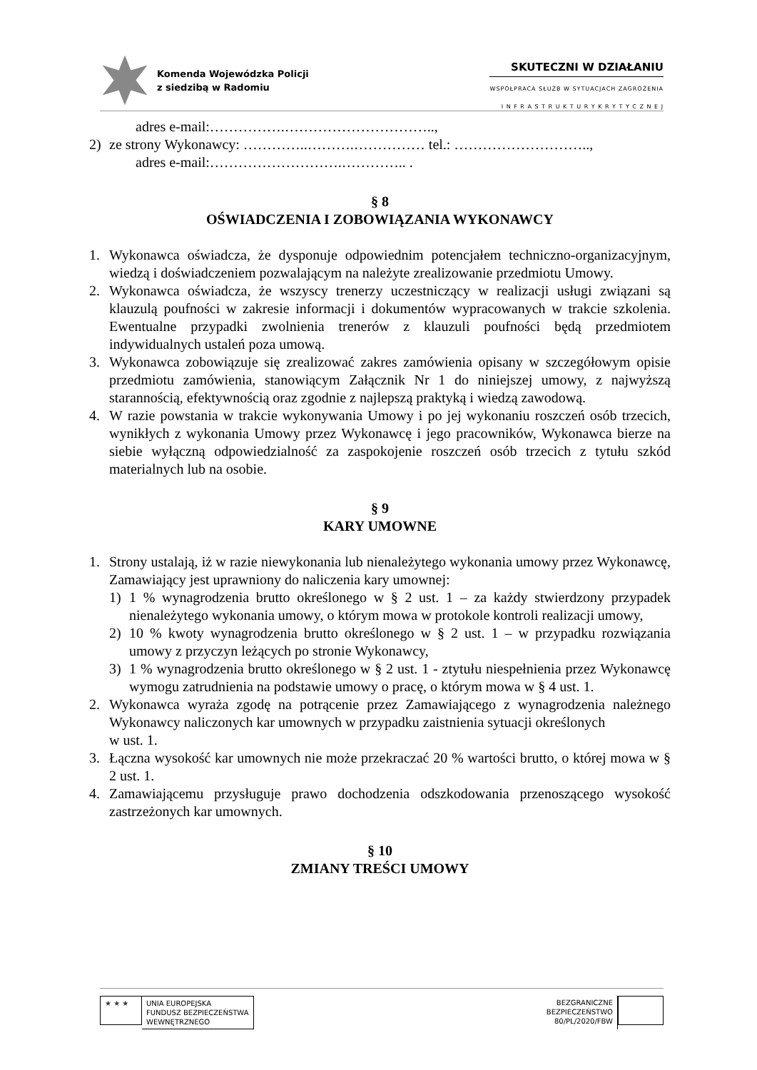Komenda Wojewódzka Policji
z siedzibą w Radomiu
SKUTECZNI W DZIAŁANIU
WSPÓŁPRACA SŁUŻB W SYTUACJACH ZAGROŻENIA
I N F R A S T R U K T U R Y K R Y T Y C Z N E J
adres e-mail:…………….…………………………..,
2) ze strony Wykonawcy: …………..……….…………… tel.: ………………………..,
adres e-mail:……………………….………….. .
§ 8
OŚWIADCZENIA I ZOBOWIĄZANIA WYKONAWCY
1. Wykonawca oświadcza, że dysponuje odpowiednim potencjałem techniczno-organizacyjnym, wiedzą i doświadczeniem pozwalającym na należyte zrealizowanie przedmiotu Umowy.
2. Wykonawca oświadcza, że wszyscy trenerzy uczestniczący w realizacji usługi związani są klauzulą poufności w zakresie informacji i dokumentów wypracowanych w trakcie szkolenia. Ewentualne przypadki zwolnienia trenerów z klauzuli poufności będą przedmiotem indywidualnych ustaleń poza umową.
3. Wykonawca zobowiązuje się zrealizować zakres zamówienia opisany w szczegółowym opisie przedmiotu zamówienia, stanowiącym Załącznik Nr 1 do niniejszej umowy, z najwyższą starannością, efektywnością oraz zgodnie z najlepszą praktyką i wiedzą zawodową.
4. W razie powstania w trakcie wykonywania Umowy i po jej wykonaniu roszczeń osób trzecich, wynikłych z wykonania Umowy przez Wykonawcę i jego pracowników, Wykonawca bierze na siebie wyłączną odpowiedzialność za zaspokojenie roszczeń osób trzecich z tytułu szkód materialnych lub na osobie.
§ 9
KARY UMOWNE
1. Strony ustalają, iż w razie niewykonania lub nienależytego wykonania umowy przez Wykonawcę, Zamawiający jest uprawniony do naliczenia kary umownej:
1) 1 % wynagrodzenia brutto określonego w § 2 ust. 1 – za każdy stwierdzony przypadek nienależytego wykonania umowy, o którym mowa w protokole kontroli realizacji umowy,
2) 10 % kwoty wynagrodzenia brutto określonego w § 2 ust. 1 – w przypadku rozwiązania umowy z przyczyn leżących po stronie Wykonawcy,
3) 1 % wynagrodzenia brutto określonego w § 2 ust. 1 - ztytułu niespełnienia przez Wykonawcę wymogu zatrudnienia na podstawie umowy o pracę, o którym mowa w § 4 ust. 1.
2. Wykonawca wyraża zgodę na potrącenie przez Zamawiającego z wynagrodzenia należnego Wykonawcy naliczonych kar umownych w przypadku zaistnienia sytuacji określonych
w ust. 1.
3. Łączna wysokość kar umownych nie może przekraczać 20 % wartości brutto, o której mowa w § 2 ust. 1.
4. Zamawiającemu przysługuje prawo dochodzenia odszkodowania przenoszącego wysokość zastrzeżonych kar umownych.
§ 10
ZMIANY TREŚCI UMOWY
★ ★ ★
UNIA EUROPEJSKA
FUNDUSZ BEZPIECZEŃSTWA
WEWNĘTRZNEGO
BEZGRANICZNE
BEZPIECZEŃSTWO
80/PL/2020/FBW